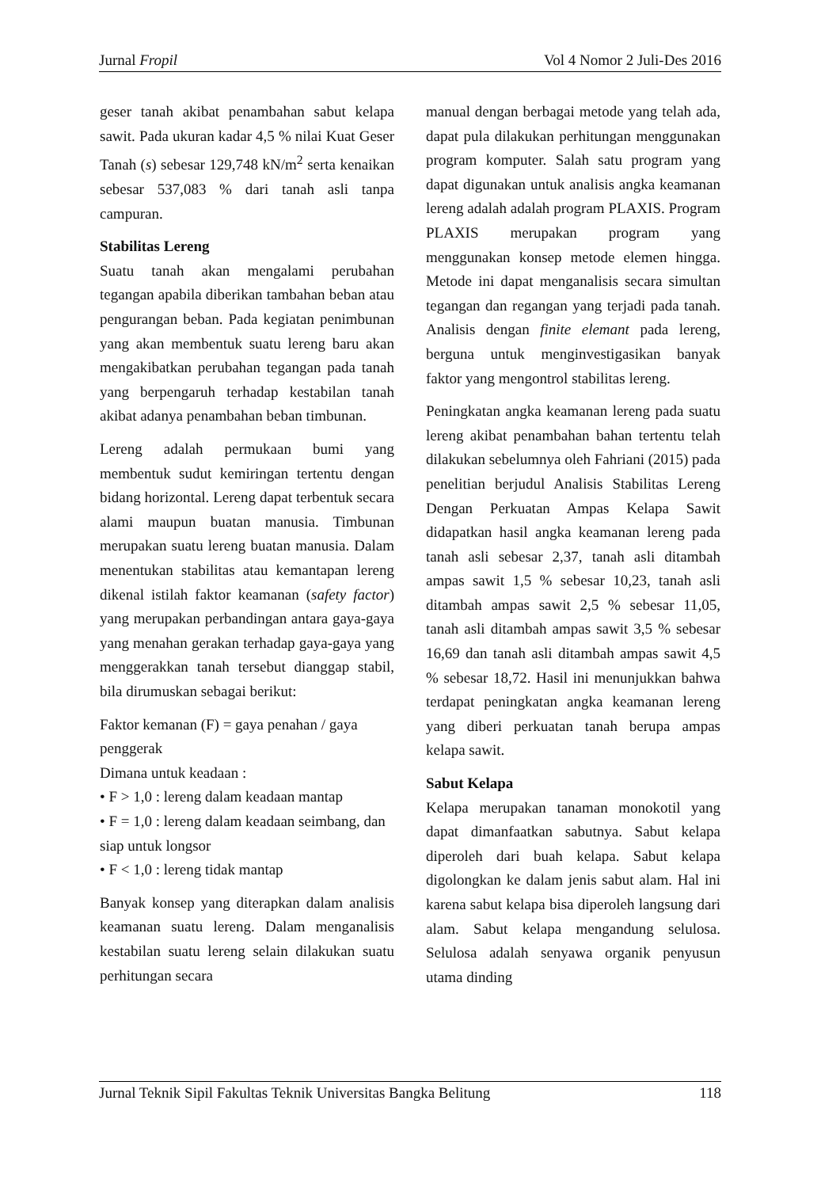Jurnal Fropil Vol 4 Nomor 2 Juli-Des 2016
geser tanah akibat penambahan sabut kelapa sawit. Pada ukuran kadar 4,5 % nilai Kuat Geser Tanah (s) sebesar 129,748 kN/m<sup>2</sup> serta kenaikan sebesar 537,083 % dari tanah asli tanpa campuran.
Stabilitas Lereng
Suatu tanah akan mengalami perubahan tegangan apabila diberikan tambahan beban atau pengurangan beban. Pada kegiatan penimbunan yang akan membentuk suatu lereng baru akan mengakibatkan perubahan tegangan pada tanah yang berpengaruh terhadap kestabilan tanah akibat adanya penambahan beban timbunan.
Lereng adalah permukaan bumi yang membentuk sudut kemiringan tertentu dengan bidang horizontal. Lereng dapat terbentuk secara alami maupun buatan manusia. Timbunan merupakan suatu lereng buatan manusia. Dalam menentukan stabilitas atau kemantapan lereng dikenal istilah faktor keamanan (safety factor) yang merupakan perbandingan antara gaya-gaya yang menahan gerakan terhadap gaya-gaya yang menggerakkan tanah tersebut dianggap stabil, bila dirumuskan sebagai berikut:
Faktor kemanan (F) = gaya penahan / gaya penggerak
Dimana untuk keadaan :
• F > 1,0 : lereng dalam keadaan mantap
• F = 1,0 : lereng dalam keadaan seimbang, dan siap untuk longsor
• F < 1,0 : lereng tidak mantap
Banyak konsep yang diterapkan dalam analisis keamanan suatu lereng. Dalam menganalisis kestabilan suatu lereng selain dilakukan suatu perhitungan secara
manual dengan berbagai metode yang telah ada, dapat pula dilakukan perhitungan menggunakan program komputer. Salah satu program yang dapat digunakan untuk analisis angka keamanan lereng adalah adalah program PLAXIS. Program PLAXIS merupakan program yang menggunakan konsep metode elemen hingga. Metode ini dapat menganalisis secara simultan tegangan dan regangan yang terjadi pada tanah. Analisis dengan finite elemant pada lereng, berguna untuk menginvestigasikan banyak faktor yang mengontrol stabilitas lereng.
Peningkatan angka keamanan lereng pada suatu lereng akibat penambahan bahan tertentu telah dilakukan sebelumnya oleh Fahriani (2015) pada penelitian berjudul Analisis Stabilitas Lereng Dengan Perkuatan Ampas Kelapa Sawit didapatkan hasil angka keamanan lereng pada tanah asli sebesar 2,37, tanah asli ditambah ampas sawit 1,5 % sebesar 10,23, tanah asli ditambah ampas sawit 2,5 % sebesar 11,05, tanah asli ditambah ampas sawit 3,5 % sebesar 16,69 dan tanah asli ditambah ampas sawit 4,5 % sebesar 18,72. Hasil ini menunjukkan bahwa terdapat peningkatan angka keamanan lereng yang diberi perkuatan tanah berupa ampas kelapa sawit.
Sabut Kelapa
Kelapa merupakan tanaman monokotil yang dapat dimanfaatkan sabutnya. Sabut kelapa diperoleh dari buah kelapa. Sabut kelapa digolongkan ke dalam jenis sabut alam. Hal ini karena sabut kelapa bisa diperoleh langsung dari alam. Sabut kelapa mengandung selulosa. Selulosa adalah senyawa organik penyusun utama dinding
Jurnal Teknik Sipil Fakultas Teknik Universitas Bangka Belitung 118